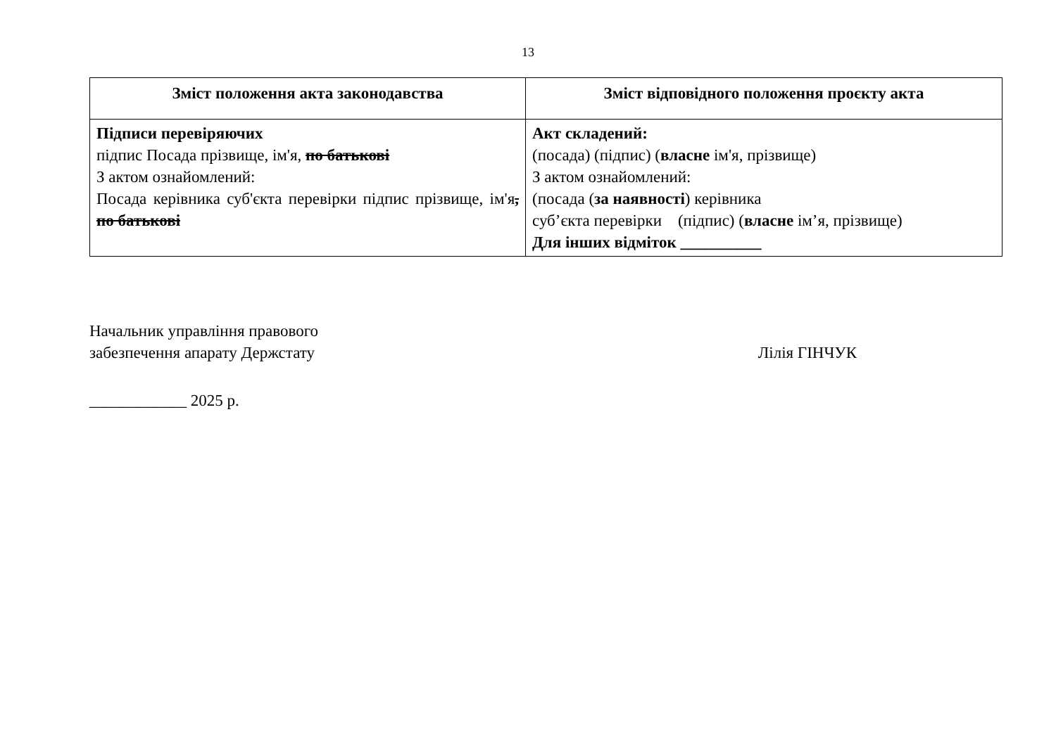13
| Зміст положення акта законодавства | Зміст відповідного положення проєкту акта |
| --- | --- |
| Підписи перевіряючих підпис Посада прізвище, ім'я, по батькові З актом ознайомлений: Посада керівника суб'єкта перевірки підпис прізвище, ім'я , по батькові | Акт складений: (посада) (підпис) ( власне ім'я, прізвище) З актом ознайомлений: (посада ( за наявності ) керівника суб’єкта перевірки (підпис) ( власне ім’я, прізвище) Для інших відміток __________ |
Начальник управління правового
забезпечення апарату Держстату
Лілія ГІНЧУК
____________ 2025 р.